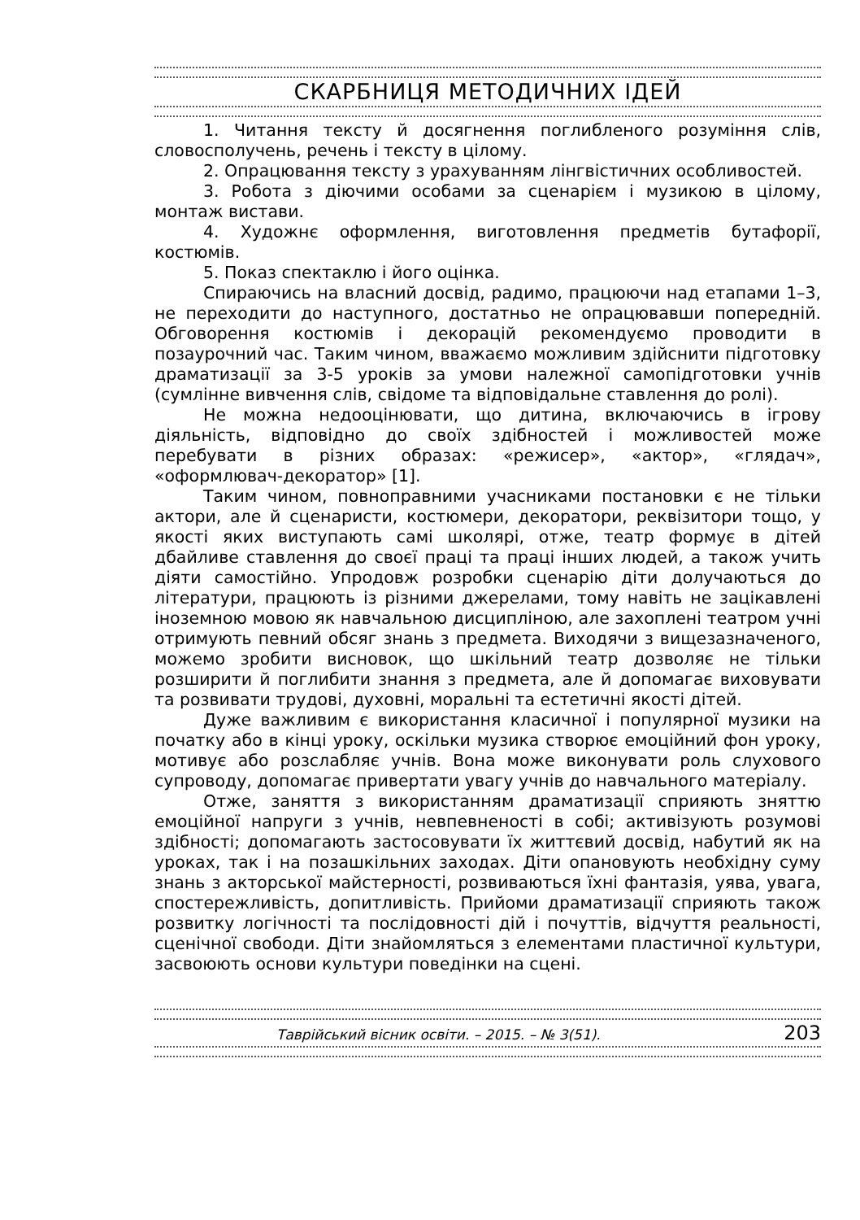СКАРБНИЦЯ МЕТОДИЧНИХ ІДЕЙ
1. Читання тексту й досягнення поглибленого розуміння слів, словосполучень, речень і тексту в цілому.
2. Опрацювання тексту з урахуванням лінгвістичних особливостей.
3. Робота з діючими особами за сценарієм і музикою в цілому, монтаж вистави.
4. Художнє оформлення, виготовлення предметів бутафорії, костюмів.
5. Показ спектаклю і його оцінка.
Спираючись на власний досвід, радимо, працюючи над етапами 1–3, не переходити до наступного, достатньо не опрацювавши попередній. Обговорення костюмів і декорацій рекомендуємо проводити в позаурочний час. Таким чином, вважаємо можливим здійснити підготовку драматизації за 3-5 уроків за умови належної самопідготовки учнів (сумлінне вивчення слів, свідоме та відповідальне ставлення до ролі).
Не можна недооцінювати, що дитина, включаючись в ігрову діяльність, відповідно до своїх здібностей і можливостей може перебувати в різних образах: «режисер», «актор», «глядач», «оформлювач-декоратор» [1].
Таким чином, повноправними учасниками постановки є не тільки актори, але й сценаристи, костюмери, декоратори, реквізитори тощо, у якості яких виступають самі школярі, отже, театр формує в дітей дбайливе ставлення до своєї праці та праці інших людей, а також учить діяти самостійно. Упродовж розробки сценарію діти долучаються до літератури, працюють із різними джерелами, тому навіть не зацікавлені іноземною мовою як навчальною дисципліною, але захоплені театром учні отримують певний обсяг знань з предмета. Виходячи з вищезазначеного, можемо зробити висновок, що шкільний театр дозволяє не тільки розширити й поглибити знання з предмета, але й допомагає виховувати та розвивати трудові, духовні, моральні та естетичні якості дітей.
Дуже важливим є використання класичної і популярної музики на початку або в кінці уроку, оскільки музика створює емоційний фон уроку, мотивує або розслабляє учнів. Вона може виконувати роль слухового супроводу, допомагає привертати увагу учнів до навчального матеріалу.
Отже, заняття з використанням драматизації сприяють зняттю емоційної напруги з учнів, невпевненості в собі; активізують розумові здібності; допомагають застосовувати їх життєвий досвід, набутий як на уроках, так і на позашкільних заходах. Діти опановують необхідну суму знань з акторської майстерності, розвиваються їхні фантазія, уява, увага, спостережливість, допитливість. Прийоми драматизації сприяють також розвитку логічності та послідовності дій і почуттів, відчуття реальності, сценічної свободи. Діти знайомляться з елементами пластичної культури, засвоюють основи культури поведінки на сцені.
Таврійський вісник освіти. – 2015. – № 3(51). 203